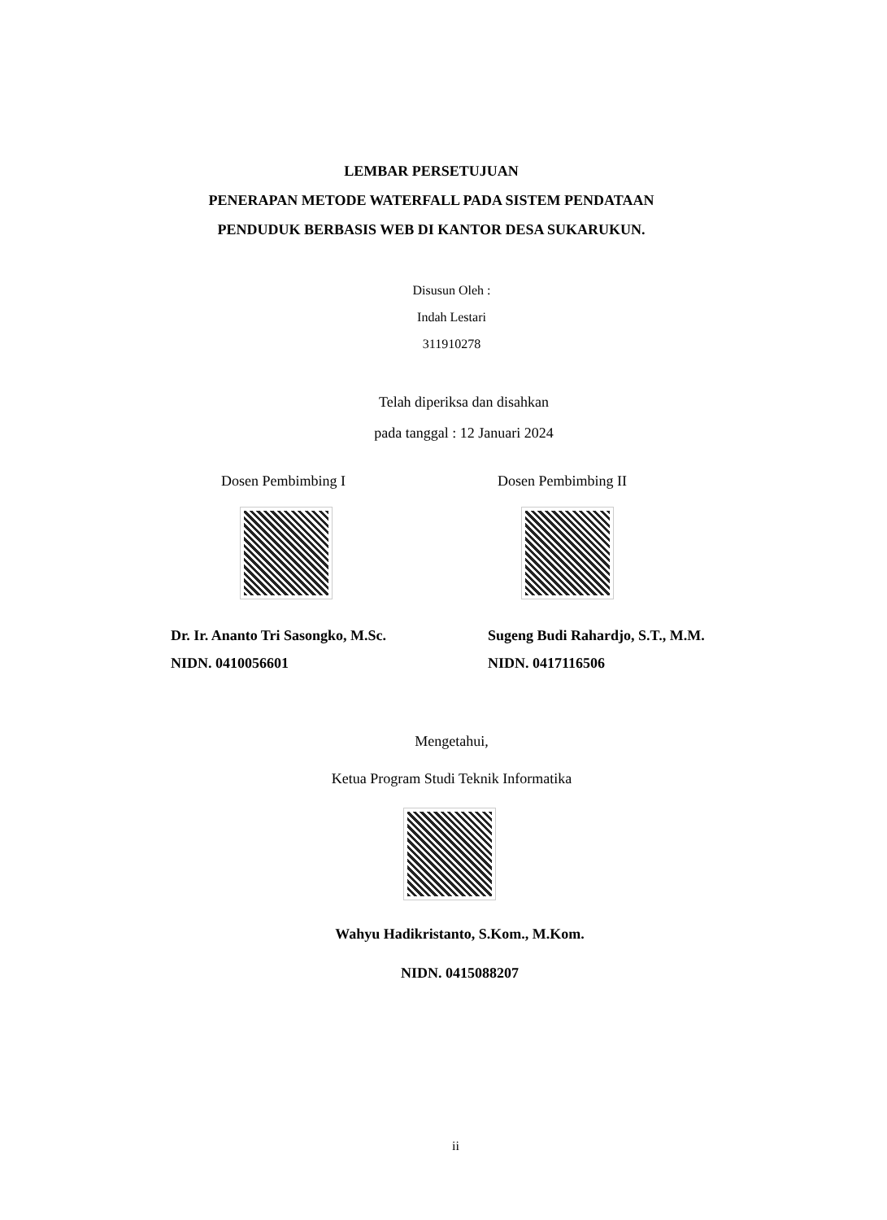LEMBAR PERSETUJUAN
PENERAPAN METODE WATERFALL PADA SISTEM PENDATAAN
PENDUDUK BERBASIS WEB DI KANTOR DESA SUKARUKUN.
Disusun Oleh :
Indah Lestari
311910278
Telah diperiksa dan disahkan
pada tanggal : 12 Januari 2024
Dosen Pembimbing I
Dr. Ir. Ananto Tri Sasongko, M.Sc.
NIDN. 0410056601
Dosen Pembimbing II
Sugeng Budi Rahardjo, S.T., M.M.
NIDN. 0417116506
Mengetahui,
Ketua Program Studi Teknik Informatika
Wahyu Hadikristanto, S.Kom., M.Kom.
NIDN. 0415088207
ii